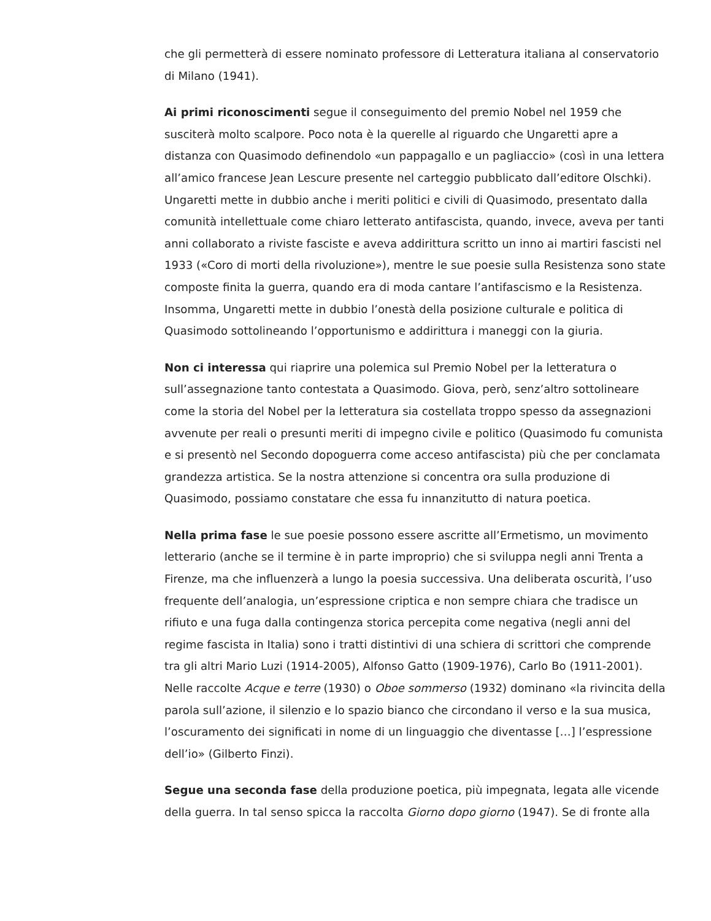che gli permetterà di essere nominato professore di Letteratura italiana al conservatorio di Milano (1941).
Ai primi riconoscimenti segue il conseguimento del premio Nobel nel 1959 che susciterà molto scalpore. Poco nota è la querelle al riguardo che Ungaretti apre a distanza con Quasimodo definendolo «un pappagallo e un pagliaccio» (così in una lettera all’amico francese Jean Lescure presente nel carteggio pubblicato dall’editore Olschki). Ungaretti mette in dubbio anche i meriti politici e civili di Quasimodo, presentato dalla comunità intellettuale come chiaro letterato antifascista, quando, invece, aveva per tanti anni collaborato a riviste fasciste e aveva addirittura scritto un inno ai martiri fascisti nel 1933 («Coro di morti della rivoluzione»), mentre le sue poesie sulla Resistenza sono state composte finita la guerra, quando era di moda cantare l’antifascismo e la Resistenza. Insomma, Ungaretti mette in dubbio l’onestà della posizione culturale e politica di Quasimodo sottolineando l’opportunismo e addirittura i maneggi con la giuria.
Non ci interessa qui riaprire una polemica sul Premio Nobel per la letteratura o sull’assegnazione tanto contestata a Quasimodo. Giova, però, senz’altro sottolineare come la storia del Nobel per la letteratura sia costellata troppo spesso da assegnazioni avvenute per reali o presunti meriti di impegno civile e politico (Quasimodo fu comunista e si presentò nel Secondo dopoguerra come acceso antifascista) più che per conclamata grandezza artistica. Se la nostra attenzione si concentra ora sulla produzione di Quasimodo, possiamo constatare che essa fu innanzitutto di natura poetica.
Nella prima fase le sue poesie possono essere ascritte all’Ermetismo, un movimento letterario (anche se il termine è in parte improprio) che si sviluppa negli anni Trenta a Firenze, ma che influenzerà a lungo la poesia successiva. Una deliberata oscurità, l’uso frequente dell’analogia, un’espressione criptica e non sempre chiara che tradisce un rifiuto e una fuga dalla contingenza storica percepita come negativa (negli anni del regime fascista in Italia) sono i tratti distintivi di una schiera di scrittori che comprende tra gli altri Mario Luzi (1914-2005), Alfonso Gatto (1909-1976), Carlo Bo (1911-2001). Nelle raccolte Acque e terre (1930) o Oboe sommerso (1932) dominano «la rivincita della parola sull’azione, il silenzio e lo spazio bianco che circondano il verso e la sua musica, l’oscuramento dei significati in nome di un linguaggio che diventasse […] l’espressione dell’io» (Gilberto Finzi).
Segue una seconda fase della produzione poetica, più impegnata, legata alle vicende della guerra. In tal senso spicca la raccolta Giorno dopo giorno (1947). Se di fronte alla